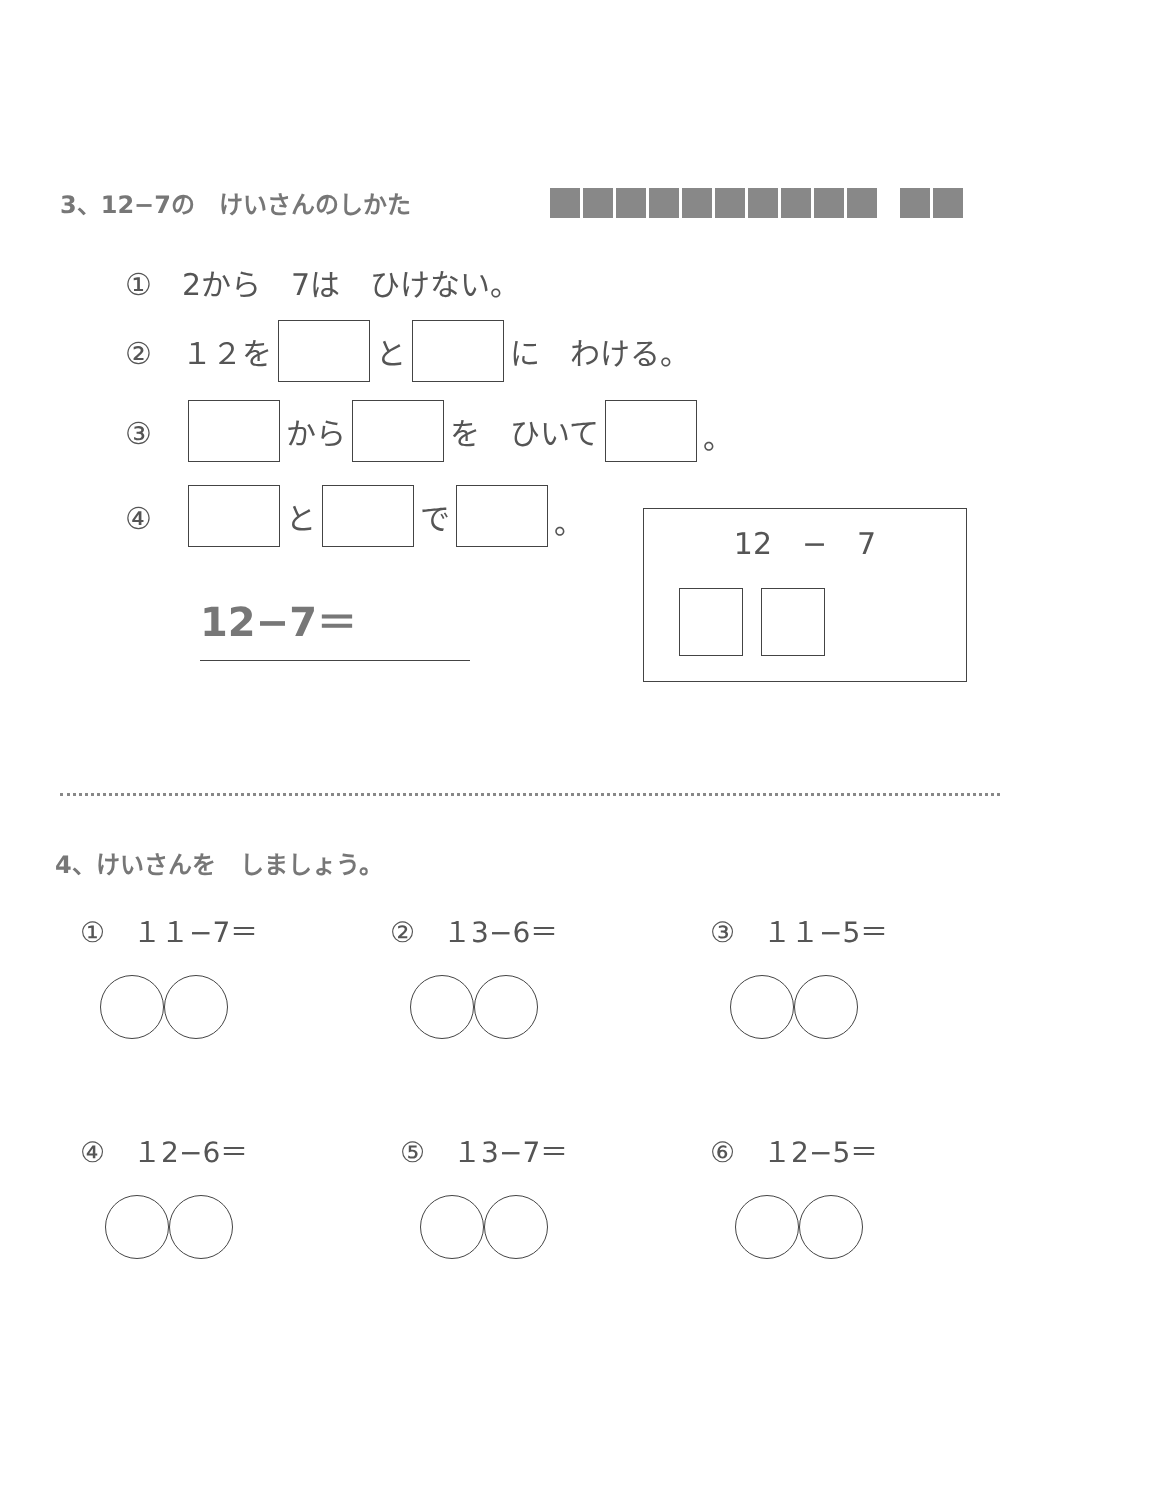3、12−7の　けいさんのしかた
①　2から　7は　ひけない。
②　１２を と に　わける。
③　 から を　ひいて 。
④　 と で 。
12−7＝
12　−　7
4、けいさんを　しましょう。
①　１１−7＝
②　１3−6＝
③　１１−5＝
④　１2−6＝
⑤　１3−7＝
⑥　１2−5＝